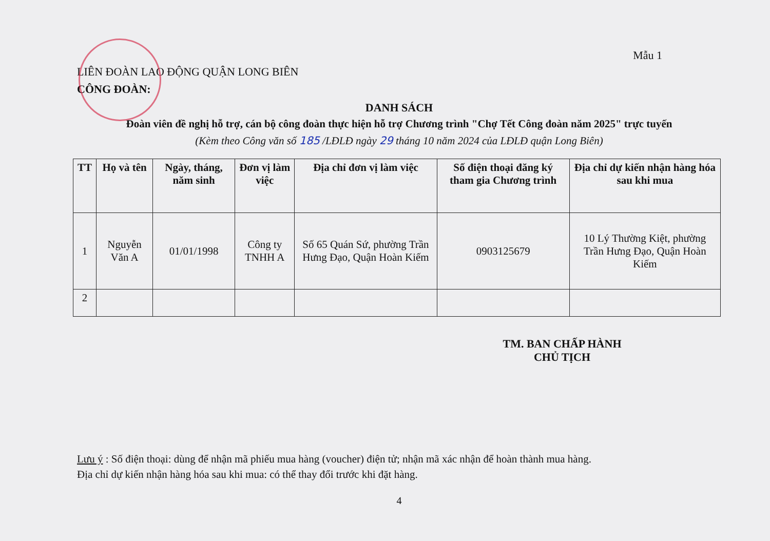Mẫu 1
LIÊN ĐOÀN LAO ĐỘNG QUẬN LONG BIÊN
CÔNG ĐOÀN:
DANH SÁCH
Đoàn viên đề nghị hỗ trợ, cán bộ công đoàn thực hiện hỗ trợ Chương trình "Chợ Tết Công đoàn năm 2025" trực tuyến
(Kèm theo Công văn số 185 /LĐLĐ ngày 29 tháng 10 năm 2024 của LĐLĐ quận Long Biên)
| TT | Họ và tên | Ngày, tháng, năm sinh | Đơn vị làm việc | Địa chỉ đơn vị làm việc | Số điện thoại đăng ký tham gia Chương trình | Địa chỉ dự kiến nhận hàng hóa sau khi mua |
| --- | --- | --- | --- | --- | --- | --- |
| 1 | Nguyễn Văn A | 01/01/1998 | Công ty TNHH A | Số 65 Quán Sứ, phường Trần Hưng Đạo, Quận Hoàn Kiếm | 0903125679 | 10 Lý Thường Kiệt, phường Trần Hưng Đạo, Quận Hoàn Kiếm |
| 2 | | | | | | |
TM. BAN CHẤP HÀNH
CHỦ TỊCH
Lưu ý : Số điện thoại: dùng để nhận mã phiếu mua hàng (voucher) điện tử; nhận mã xác nhận để hoàn thành mua hàng.
Địa chỉ dự kiến nhận hàng hóa sau khi mua: có thể thay đổi trước khi đặt hàng.
4